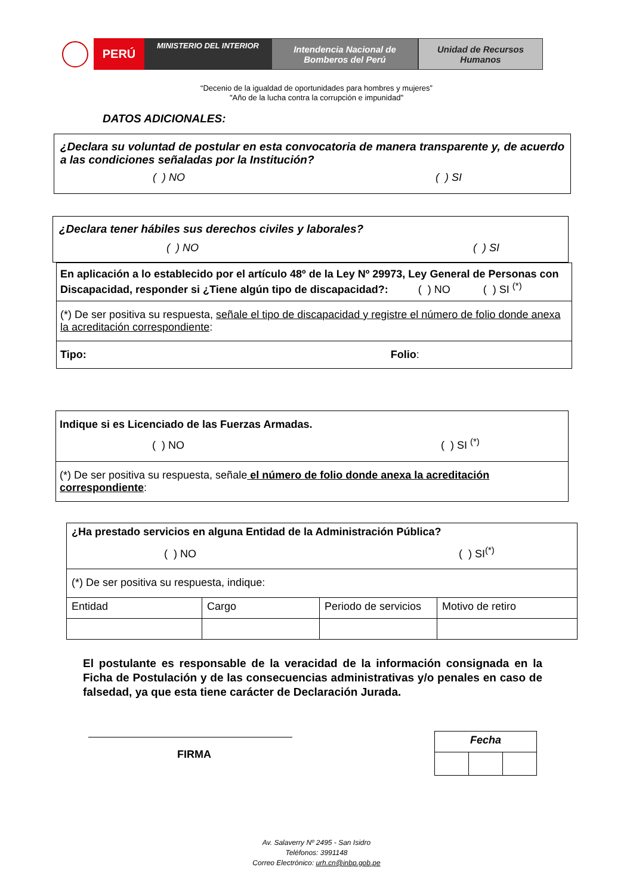PERÚ
MINISTERIO DEL INTERIOR
Intendencia Nacional de
Bomberos del Perú
Unidad de Recursos
Humanos
“Decenio de la igualdad de oportunidades para hombres y mujeres”
"Año de la lucha contra la corrupción e impunidad"
DATOS ADICIONALES:
¿Declara su voluntad de postular en esta convocatoria de manera transparente y, de acuerdo a las condiciones señaladas por la Institución?
( ) NO ( ) SI
¿Declara tener hábiles sus derechos civiles y laborales?
( ) NO ( ) SI
| En aplicación a lo establecido por el artículo 48º de la Ley Nº 29973, Ley General de Personas con Discapacidad, responder si ¿Tiene algún tipo de discapacidad?: ( ) NO ( ) SI <sup>(*)</sup> |
| (*) De ser positiva su respuesta, señale el tipo de discapacidad y registre el número de folio donde anexa la acreditación correspondiente : |
| Tipo: Folio : |
| Indique si es Licenciado de las Fuerzas Armadas. ( ) NO ( ) SI <sup>(*)</sup> |
| (*) De ser positiva su respuesta, señale el número de folio donde anexa la acreditación correspondiente : |
| ¿Ha prestado servicios en alguna Entidad de la Administración Pública? ( ) NO ( ) SI<sup>(*)</sup> | | | |
| (*) De ser positiva su respuesta, indique: | | | |
| Entidad | Cargo | Periodo de servicios | Motivo de retiro |
El postulante es responsable de la veracidad de la información consignada en la Ficha de Postulación y de las consecuencias administrativas y/o penales en caso de falsedad, ya que esta tiene carácter de Declaración Jurada.
FIRMA
| Fecha | | |
Av. Salaverry Nº 2495 - San Isidro
Teléfonos: 3991148
Correo Electrónico: urh.cn@inbp.gob.pe